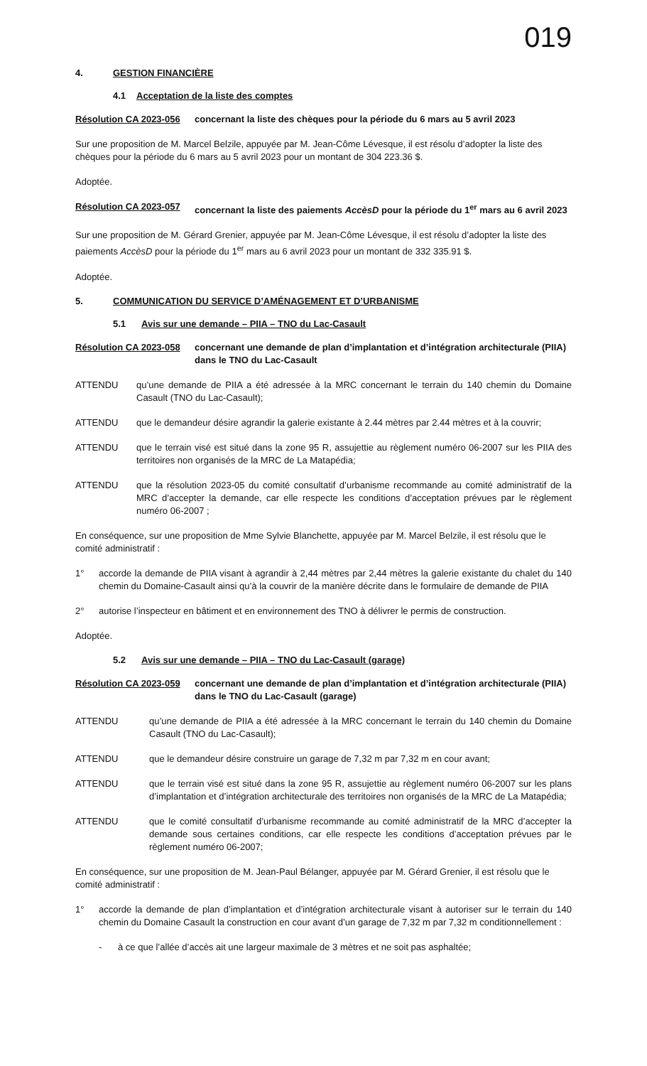019
4. GESTION FINANCIÈRE
4.1 Acceptation de la liste des comptes
Résolution CA 2023-056
concernant la liste des chèques pour la période du 6 mars au 5 avril 2023
Sur une proposition de M. Marcel Belzile, appuyée par M. Jean-Côme Lévesque, il est résolu d’adopter la liste des chèques pour la période du 6 mars au 5 avril 2023 pour un montant de 304 223.36 $.
Adoptée.
Résolution CA 2023-057
concernant la liste des paiements AccèsD pour la période du 1<sup>er</sup> mars au 6 avril 2023
Sur une proposition de M. Gérard Grenier, appuyée par M. Jean-Côme Lévesque, il est résolu d’adopter la liste des paiements AccèsD pour la période du 1<sup>er</sup> mars au 6 avril 2023 pour un montant de 332 335.91 $.
Adoptée.
5. COMMUNICATION DU SERVICE D’AMÉNAGEMENT ET D’URBANISME
5.1 Avis sur une demande – PIIA – TNO du Lac-Casault
Résolution CA 2023-058
concernant une demande de plan d’implantation et d’intégration architecturale (PIIA) dans le TNO du Lac-Casault
ATTENDU qu’une demande de PIIA a été adressée à la MRC concernant le terrain du 140 chemin du Domaine Casault (TNO du Lac-Casault);
ATTENDU que le demandeur désire agrandir la galerie existante à 2.44 mètres par 2.44 mètres et à la couvrir;
ATTENDU que le terrain visé est situé dans la zone 95 R, assujettie au règlement numéro 06-2007 sur les PIIA des territoires non organisés de la MRC de La Matapédia;
ATTENDU que la résolution 2023-05 du comité consultatif d’urbanisme recommande au comité administratif de la MRC d’accepter la demande, car elle respecte les conditions d’acceptation prévues par le règlement numéro 06-2007 ;
En conséquence, sur une proposition de Mme Sylvie Blanchette, appuyée par M. Marcel Belzile, il est résolu que le comité administratif :
1° accorde la demande de PIIA visant à agrandir à 2,44 mètres par 2,44 mètres la galerie existante du chalet du 140 chemin du Domaine-Casault ainsi qu’à la couvrir de la manière décrite dans le formulaire de demande de PIIA
2° autorise l’inspecteur en bâtiment et en environnement des TNO à délivrer le permis de construction.
Adoptée.
5.2 Avis sur une demande – PIIA – TNO du Lac-Casault (garage)
Résolution CA 2023-059
concernant une demande de plan d’implantation et d’intégration architecturale (PIIA) dans le TNO du Lac-Casault (garage)
ATTENDU qu’une demande de PIIA a été adressée à la MRC concernant le terrain du 140 chemin du Domaine Casault (TNO du Lac-Casault);
ATTENDU que le demandeur désire construire un garage de 7,32 m par 7,32 m en cour avant;
ATTENDU que le terrain visé est situé dans la zone 95 R, assujettie au règlement numéro 06-2007 sur les plans d’implantation et d’intégration architecturale des territoires non organisés de la MRC de La Matapédia;
ATTENDU que le comité consultatif d’urbanisme recommande au comité administratif de la MRC d’accepter la demande sous certaines conditions, car elle respecte les conditions d’acceptation prévues par le règlement numéro 06-2007;
En conséquence, sur une proposition de M. Jean-Paul Bélanger, appuyée par M. Gérard Grenier, il est résolu que le comité administratif :
1° accorde la demande de plan d’implantation et d’intégration architecturale visant à autoriser sur le terrain du 140 chemin du Domaine Casault la construction en cour avant d’un garage de 7,32 m par 7,32 m conditionnellement :
- à ce que l’allée d’accès ait une largeur maximale de 3 mètres et ne soit pas asphaltée;